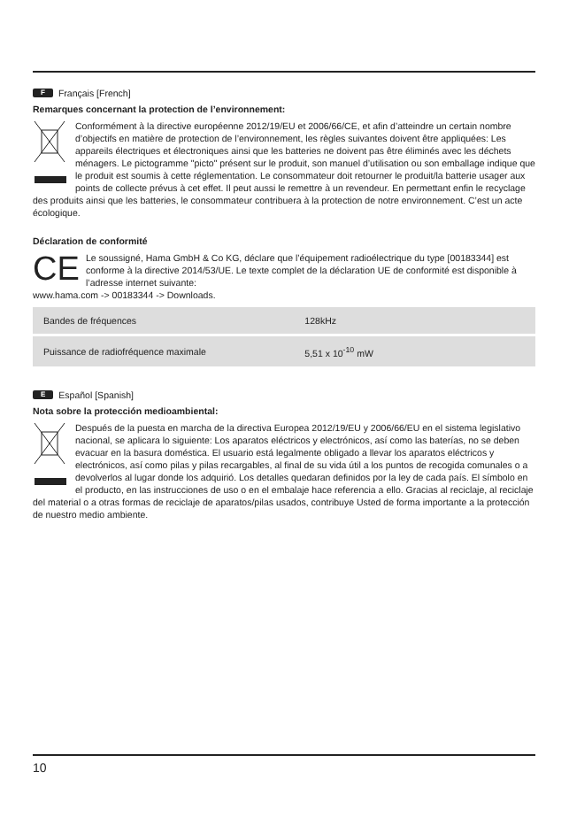F Français [French]
Remarques concernant la protection de l’environnement:
Conformément à la directive européenne 2012/19/EU et 2006/66/CE, et afin d’atteindre un certain nombre d’objectifs en matière de protection de l’environnement, les règles suivantes doivent être appliquées: Les appareils électriques et électroniques ainsi que les batteries ne doivent pas être éliminés avec les déchets ménagers. Le pictogramme "picto" présent sur le produit, son manuel d’utilisation ou son emballage indique que le produit est soumis à cette réglementation. Le consommateur doit retourner le produit/la batterie usager aux points de collecte prévus à cet effet. Il peut aussi le remettre à un revendeur. En permettant enfin le recyclage des produits ainsi que les batteries, le consommateur contribuera à la protection de notre environnement. C’est un acte écologique.
Déclaration de conformité
CE
Le soussigné, Hama GmbH & Co KG, déclare que l’équipement radioélectrique du type [00183344] est conforme à la directive 2014/53/UE. Le texte complet de la déclaration UE de conformité est disponible à l’adresse internet suivante:
www.hama.com -> 00183344 -> Downloads.
| Bandes de fréquences | 128kHz |
| Puissance de radiofréquence maximale | 5,51 x 10<sup>-10</sup> mW |
E Español [Spanish]
Nota sobre la protección medioambiental:
Después de la puesta en marcha de la directiva Europea 2012/19/EU y 2006/66/EU en el sistema legislativo nacional, se aplicara lo siguiente: Los aparatos eléctricos y electrónicos, así como las baterías, no se deben evacuar en la basura doméstica. El usuario está legalmente obligado a llevar los aparatos eléctricos y electrónicos, así como pilas y pilas recargables, al final de su vida útil a los puntos de recogida comunales o a devolverlos al lugar donde los adquirió. Los detalles quedaran definidos por la ley de cada país. El símbolo en el producto, en las instrucciones de uso o en el embalaje hace referencia a ello. Gracias al reciclaje, al reciclaje del material o a otras formas de reciclaje de aparatos/pilas usados, contribuye Usted de forma importante a la protección de nuestro medio ambiente.
10